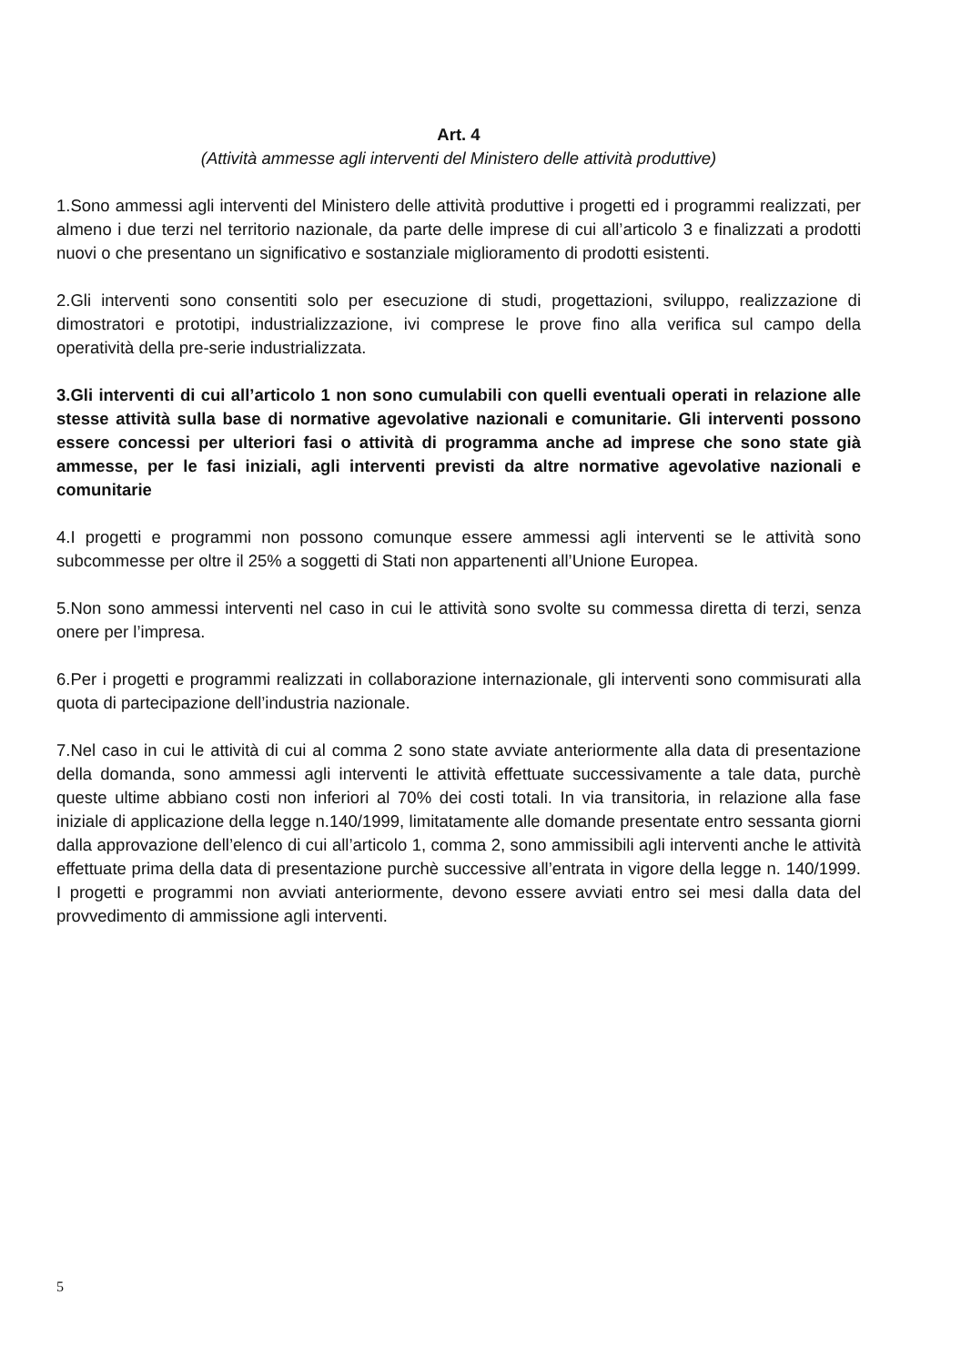Art. 4
(Attività ammesse agli interventi del Ministero delle attività produttive)
1.Sono ammessi agli interventi del Ministero delle attività produttive i progetti ed i programmi realizzati, per almeno i due terzi nel territorio nazionale, da parte delle imprese di cui all’articolo 3 e finalizzati a prodotti nuovi o che presentano un significativo e sostanziale miglioramento di prodotti esistenti.
2.Gli interventi sono consentiti solo per esecuzione di studi, progettazioni, sviluppo, realizzazione di dimostratori e prototipi, industrializzazione, ivi comprese le prove fino alla verifica sul campo della operatività della pre-serie industrializzata.
3.Gli interventi di cui all’articolo 1 non sono cumulabili con quelli eventuali operati in relazione alle stesse attività sulla base di normative agevolative nazionali e comunitarie. Gli interventi possono essere concessi per ulteriori fasi o attività di programma anche ad imprese che sono state già ammesse, per le fasi iniziali, agli interventi previsti da altre normative agevolative nazionali e comunitarie
4.I progetti e programmi non possono comunque essere ammessi agli interventi se le attività sono subcommesse per oltre il 25% a soggetti di Stati non appartenenti all’Unione Europea.
5.Non sono ammessi interventi nel caso in cui le attività sono svolte su commessa diretta di terzi, senza onere per l’impresa.
6.Per i progetti e programmi realizzati in collaborazione internazionale, gli interventi sono commisurati alla quota di partecipazione dell’industria nazionale.
7.Nel caso in cui le attività di cui al comma 2 sono state avviate anteriormente alla data di presentazione della domanda, sono ammessi agli interventi le attività effettuate successivamente a tale data, purchè queste ultime abbiano costi non inferiori al 70% dei costi totali. In via transitoria, in relazione alla fase iniziale di applicazione della legge n.140/1999, limitatamente alle domande presentate entro sessanta giorni dalla approvazione dell’elenco di cui all’articolo 1, comma 2, sono ammissibili agli interventi anche le attività effettuate prima della data di presentazione purchè successive all’entrata in vigore della legge n. 140/1999. I progetti e programmi non avviati anteriormente, devono essere avviati entro sei mesi dalla data del provvedimento di ammissione agli interventi.
5